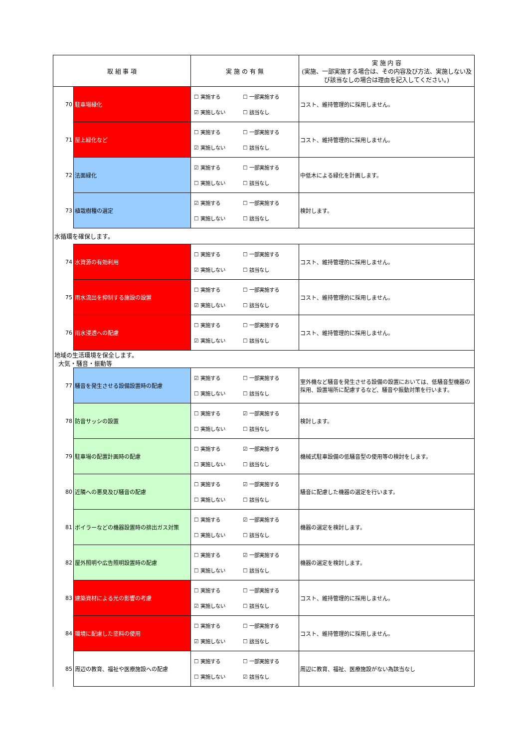| 取 組 事 項 | | 実 施 の 有 無 | 実 施 内 容 (実施、一部実施する場合は、その内容及び方法、実施しない及び該当なしの場合は理由を記入してください。) |
| --- | --- | --- | --- |
| 70 | 駐車場緑化 | ☐ 実施する ☐ 一部実施する ☑ 実施しない ☐ 該当なし | コスト、維持管理的に採用しません。 |
| 71 | 屋上緑化など | ☐ 実施する ☐ 一部実施する ☑ 実施しない ☐ 該当なし | コスト、維持管理的に採用しません。 |
| 72 | 法面緑化 | ☑ 実施する ☐ 一部実施する ☐ 実施しない ☐ 該当なし | 中低木による緑化を計画します。 |
| 73 | 植栽樹種の選定 | ☑ 実施する ☐ 一部実施する ☐ 実施しない ☐ 該当なし | 検討します。 |
| 水循環を確保します。 | | | |
| 74 | 水資源の有効利用 | ☐ 実施する ☐ 一部実施する ☑ 実施しない ☐ 該当なし | コスト、維持管理的に採用しません。 |
| 75 | 雨水流出を抑制する施設の設置 | ☐ 実施する ☐ 一部実施する ☑ 実施しない ☐ 該当なし | コスト、維持管理的に採用しません。 |
| 76 | 雨水浸透への配慮 | ☐ 実施する ☐ 一部実施する ☑ 実施しない ☐ 該当なし | コスト、維持管理的に採用しません。 |
| 地域の生活環境を保全します。 大気・騒音・振動等 | | | |
| 77 | 騒音を発生させる設備設置時の配慮 | ☑ 実施する ☐ 一部実施する ☐ 実施しない ☐ 該当なし | 室外機など騒音を発生させる設備の設置においては、低騒音型機器の採用、設置場所に配慮するなど、騒音や振動対策を行います。 |
| 78 | 防音サッシの設置 | ☐ 実施する ☑ 一部実施する ☐ 実施しない ☐ 該当なし | 検討します。 |
| 79 | 駐車場の配置計画時の配慮 | ☐ 実施する ☑ 一部実施する ☐ 実施しない ☐ 該当なし | 機械式駐車設備の低騒音型の使用等の検討をします。 |
| 80 | 近隣への悪臭及び騒音の配慮 | ☐ 実施する ☑ 一部実施する ☐ 実施しない ☐ 該当なし | 騒音に配慮した機器の選定を行います。 |
| 81 | ボイラーなどの機器設置時の排出ガス対策 | ☐ 実施する ☑ 一部実施する ☐ 実施しない ☐ 該当なし | 機器の選定を検討します。 |
| 82 | 屋外照明や広告照明設置時の配慮 | ☐ 実施する ☑ 一部実施する ☐ 実施しない ☐ 該当なし | 機器の選定を検討します。 |
| 83 | 建築資材による光の影響の考慮 | ☐ 実施する ☐ 一部実施する ☑ 実施しない ☐ 該当なし | コスト、維持管理的に採用しません。 |
| 84 | 環境に配慮した塗料の使用 | ☐ 実施する ☐ 一部実施する ☑ 実施しない ☐ 該当なし | コスト、維持管理的に採用しません。 |
| 85 | 周辺の教育、福祉や医療施設への配慮 | ☐ 実施する ☐ 一部実施する ☐ 実施しない ☑ 該当なし | 周辺に教育、福祉、医療施設がない為該当なし |